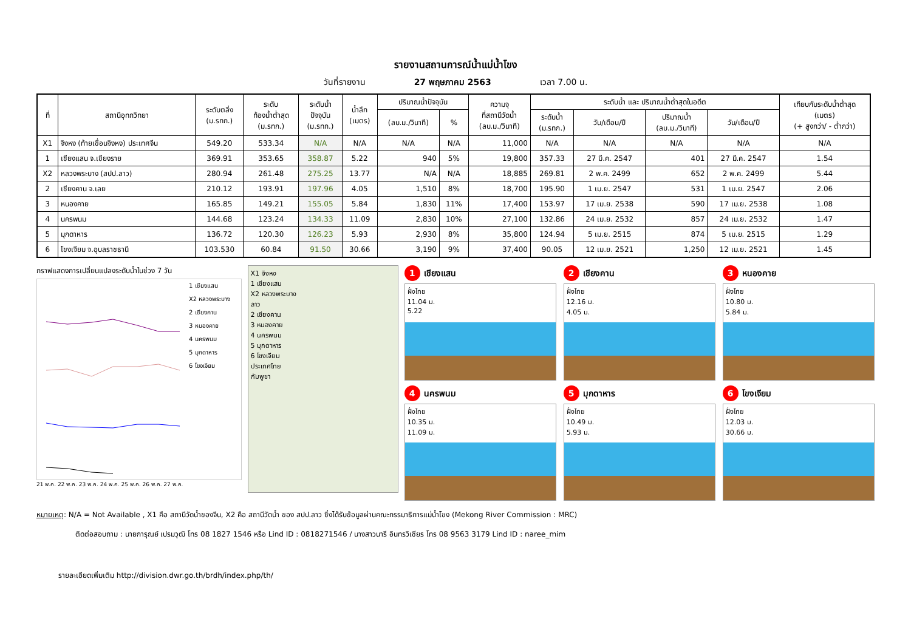รายงานสถานการณ์น้ำแม่น้ำโขง
วันที่รายงาน 27 พฤษภาคม 2563 เวลา 7.00 น.
| ที่ | สถานีอุทกวิทยา | ระดับตลิ่ง (ม.รทก.) | ระดับ ท้องน้ำต่ำสุด (ม.รทก.) | ระดับน้ำ ปัจจุบัน (ม.รทก.) | น้ำลึก (เมตร) | ปริมาณน้ำปัจจุบัน | | ความจุ ที่สถานีวัดน้ำ (ลบ.ม./วินาที) | ระดับน้ำ และ ปริมาณน้ำต่ำสุดในอดีต | | | | เทียบกับระดับน้ำต่ำสุด (เมตร) (+ สูงกว่า/ - ต่ำกว่า) |
| --- | --- | --- | --- | --- | --- | --- | --- | --- | --- | --- | --- | --- | --- |
| | | | | | | | | | ระดับน้ำ (ม.รทก.) | วัน/เดือน/ปี | ปริมาณน้ำ (ลบ.ม./วินาที) | วัน/เดือน/ปี | |
| | | | | | | (ลบ.ม./วินาที) | % | | | | | | |
| X1 | จิงหง (ท้ายเขื่อนจิงหง) ประเทศจีน | 549.20 | 533.34 | N/A | N/A | N/A | N/A | 11,000 | N/A | N/A | N/A | N/A | N/A |
| 1 | เชียงแสน จ.เชียงราย | 369.91 | 353.65 | 358.87 | 5.22 | 940 | 5% | 19,800 | 357.33 | 27 มี.ค. 2547 | 401 | 27 มี.ค. 2547 | 1.54 |
| X2 | หลวงพระบาง (สปป.ลาว) | 280.94 | 261.48 | 275.25 | 13.77 | N/A | N/A | 18,885 | 269.81 | 2 พ.ค. 2499 | 652 | 2 พ.ค. 2499 | 5.44 |
| 2 | เชียงคาน จ.เลย | 210.12 | 193.91 | 197.96 | 4.05 | 1,510 | 8% | 18,700 | 195.90 | 1 เม.ย. 2547 | 531 | 1 เม.ย. 2547 | 2.06 |
| 3 | หนองคาย | 165.85 | 149.21 | 155.05 | 5.84 | 1,830 | 11% | 17,400 | 153.97 | 17 เม.ย. 2538 | 590 | 17 เม.ย. 2538 | 1.08 |
| 4 | นครพนม | 144.68 | 123.24 | 134.33 | 11.09 | 2,830 | 10% | 27,100 | 132.86 | 24 เม.ย. 2532 | 857 | 24 เม.ย. 2532 | 1.47 |
| 5 | มุกดาหาร | 136.72 | 120.30 | 126.23 | 5.93 | 2,930 | 8% | 35,800 | 124.94 | 5 เม.ย. 2515 | 874 | 5 เม.ย. 2515 | 1.29 |
| 6 | โขงเจียม จ.อุบลราชธานี | 103.530 | 60.84 | 91.50 | 30.66 | 3,190 | 9% | 37,400 | 90.05 | 12 เม.ย. 2521 | 1,250 | 12 เม.ย. 2521 | 1.45 |
กราฟแสดงการเปลี่ยนแปลงระดับน้ำในช่วง 7 วัน
1 เชียงแสน
X2 หลวงพระบาง
2 เชียงคาน
3 หนองคาย
4 นครพนม
5 มุกดาหาร
6 โขงเจียม
21 พ.ค. 22 พ.ค. 23 พ.ค. 24 พ.ค. 25 พ.ค. 26 พ.ค. 27 พ.ค.
X1 จิงหง
1 เชียงแสน
X2 หลวงพระบาง
ลาว
2 เชียงคาน
3 หนองคาย
4 นครพนม
5 มุกดาหาร
6 โขงเจียม
ประเทศไทย
กัมพูชา
1 เชียงแสน
ฝั่งไทย
11.04 ม.
5.22
2 เชียงคาน
ฝั่งไทย
12.16 ม.
4.05 ม.
3 หนองคาย
ฝั่งไทย
10.80 ม.
5.84 ม.
4 นครพนม
ฝั่งไทย
10.35 ม.
11.09 ม.
5 มุกดาหาร
ฝั่งไทย
10.49 ม.
5.93 ม.
6 โขงเจียม
ฝั่งไทย
12.03 ม.
30.66 ม.
หมายเหตุ: N/A = Not Available , X1 คือ สถานีวัดน้ำของจีน, X2 คือ สถานีวัดน้ำ ของ สปป.ลาว ซึ่งได้รับข้อมูลผ่านคณะกรรมาธิการแม่น้ำโขง (Mekong River Commission : MRC)
ติดต่อสอบถาม : นายการุณย์ เปรมวุฒิ โทร 08 1827 1546 หรือ Lind ID : 0818271546 / นางสาวนารี อินทรวิเชียร โทร 08 9563 3179 Lind ID : naree_mim
รายละเอียดเพิ่มเติม http://division.dwr.go.th/brdh/index.php/th/